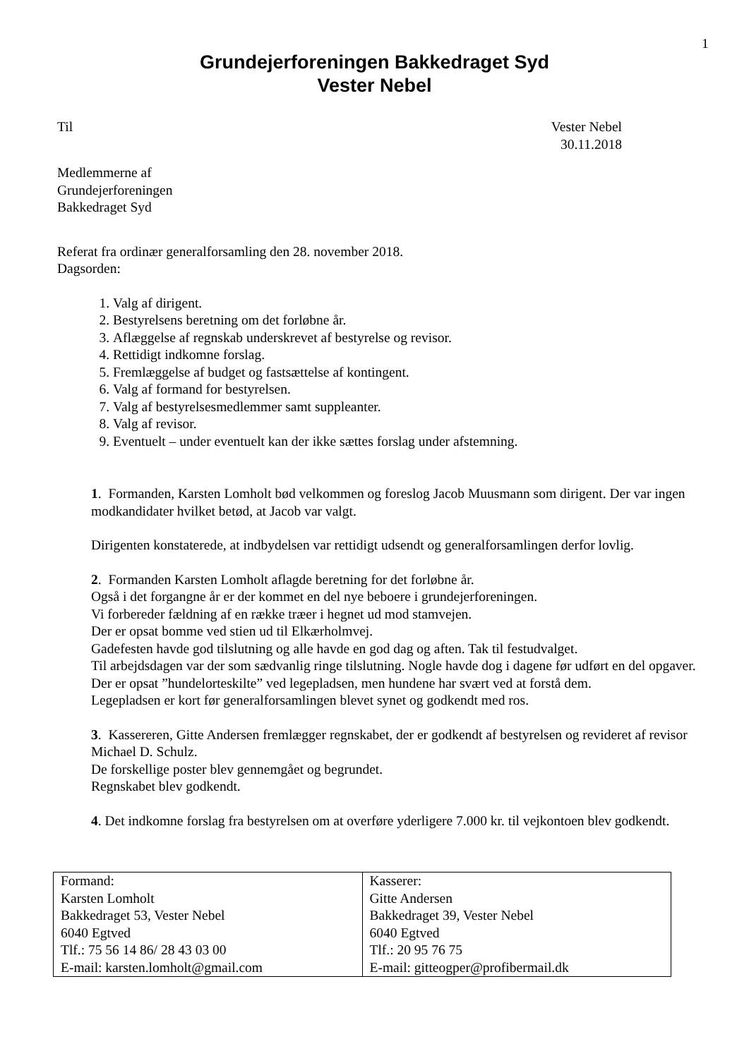1
Grundejerforeningen Bakkedraget Syd
Vester Nebel
Til Vester Nebel
30.11.2018
Medlemmerne af
Grundejerforeningen
Bakkedraget Syd
Referat fra ordinær generalforsamling den 28. november 2018.
Dagsorden:
1. Valg af dirigent.
2. Bestyrelsens beretning om det forløbne år.
3. Aflæggelse af regnskab underskrevet af bestyrelse og revisor.
4. Rettidigt indkomne forslag.
5. Fremlæggelse af budget og fastsættelse af kontingent.
6. Valg af formand for bestyrelsen.
7. Valg af bestyrelsesmedlemmer samt suppleanter.
8. Valg af revisor.
9. Eventuelt – under eventuelt kan der ikke sættes forslag under afstemning.
1. Formanden, Karsten Lomholt bød velkommen og foreslog Jacob Muusmann som dirigent. Der var ingen modkandidater hvilket betød, at Jacob var valgt.
Dirigenten konstaterede, at indbydelsen var rettidigt udsendt og generalforsamlingen derfor lovlig.
2. Formanden Karsten Lomholt aflagde beretning for det forløbne år.
Også i det forgangne år er der kommet en del nye beboere i grundejerforeningen.
Vi forbereder fældning af en række træer i hegnet ud mod stamvejen.
Der er opsat bomme ved stien ud til Elkærholmvej.
Gadefesten havde god tilslutning og alle havde en god dag og aften. Tak til festudvalget.
Til arbejdsdagen var der som sædvanlig ringe tilslutning. Nogle havde dog i dagene før udført en del opgaver.
Der er opsat ”hundelorteskilte” ved legepladsen, men hundene har svært ved at forstå dem.
Legepladsen er kort før generalforsamlingen blevet synet og godkendt med ros.
3. Kassereren, Gitte Andersen fremlægger regnskabet, der er godkendt af bestyrelsen og revideret af revisor Michael D. Schulz.
De forskellige poster blev gennemgået og begrundet.
Regnskabet blev godkendt.
4. Det indkomne forslag fra bestyrelsen om at overføre yderligere 7.000 kr. til vejkontoen blev godkendt.
| Formand: Karsten Lomholt Bakkedraget 53, Vester Nebel 6040 Egtved Tlf.: 75 56 14 86/ 28 43 03 00 E-mail: karsten.lomholt@gmail.com | Kasserer: Gitte Andersen Bakkedraget 39, Vester Nebel 6040 Egtved Tlf.: 20 95 76 75 E-mail: gitteogper@profibermail.dk |